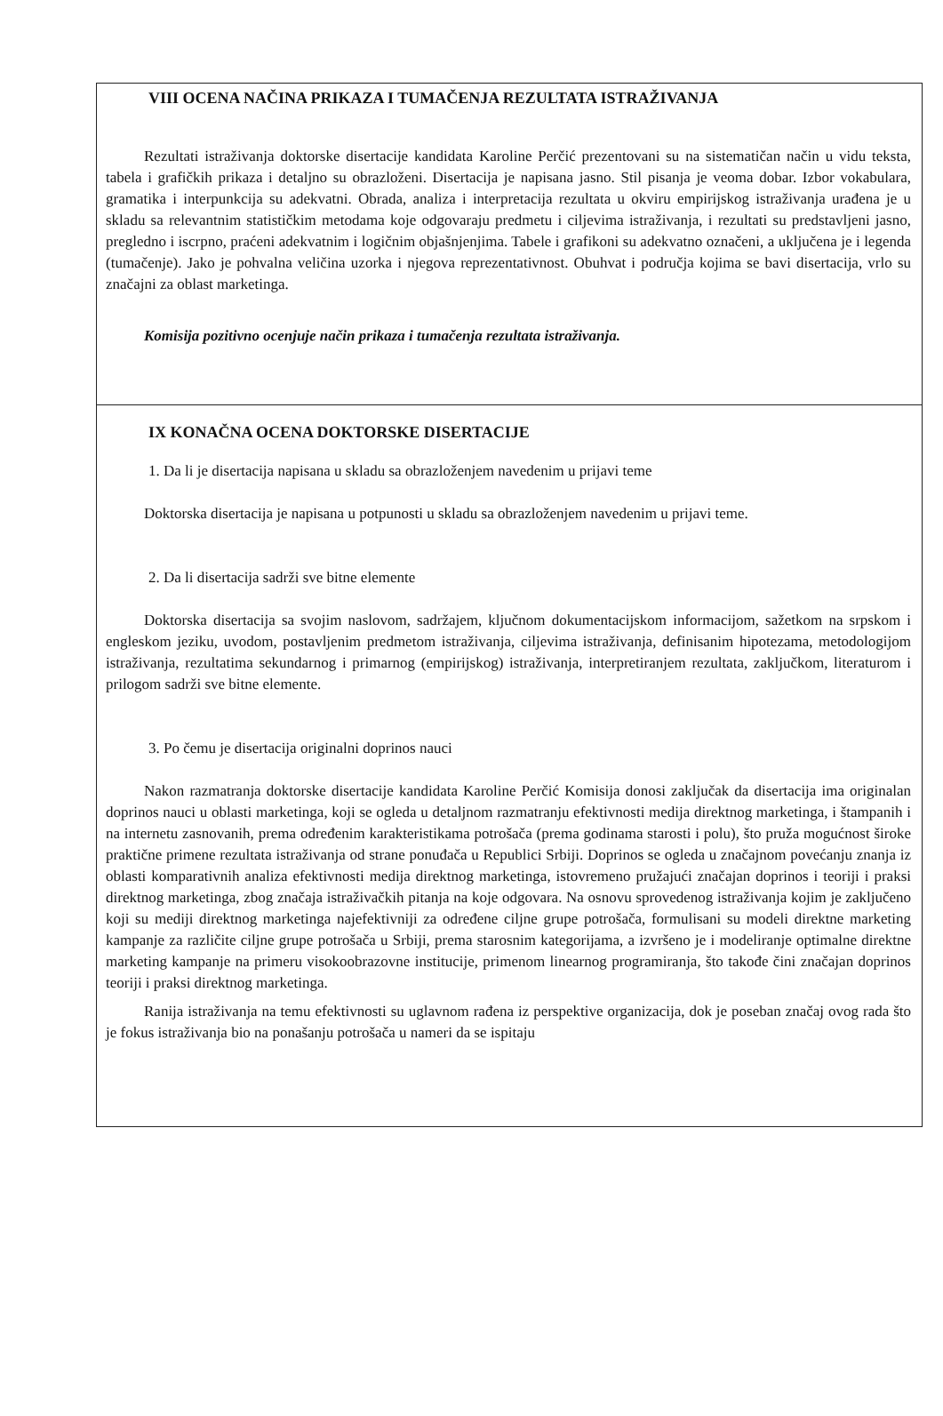VIII OCENA NAČINA PRIKAZA I TUMAČENJA REZULTATA ISTRAŽIVANJA
Rezultati istraživanja doktorske disertacije kandidata Karoline Perčić prezentovani su na sistematičan način u vidu teksta, tabela i grafičkih prikaza i detaljno su obrazloženi. Disertacija je napisana jasno. Stil pisanja je veoma dobar. Izbor vokabulara, gramatika i interpunkcija su adekvatni. Obrada, analiza i interpretacija rezultata u okviru empirijskog istraživanja urađena je u skladu sa relevantnim statističkim metodama koje odgovaraju predmetu i ciljevima istraživanja, i rezultati su predstavljeni jasno, pregledno i iscrpno, praćeni adekvatnim i logičnim objašnjenjima. Tabele i grafikoni su adekvatno označeni, a uključena je i legenda (tumačenje). Jako je pohvalna veličina uzorka i njegova reprezentativnost. Obuhvat i područja kojima se bavi disertacija, vrlo su značajni za oblast marketinga.
Komisija pozitivno ocenjuje način prikaza i tumačenja rezultata istraživanja.
IX KONAČNA OCENA DOKTORSKE DISERTACIJE
1. Da li je disertacija napisana u skladu sa obrazloženjem navedenim u prijavi teme
Doktorska disertacija je napisana u potpunosti u skladu sa obrazloženjem navedenim u prijavi teme.
2. Da li disertacija sadrži sve bitne elemente
Doktorska disertacija sa svojim naslovom, sadržajem, ključnom dokumentacijskom informacijom, sažetkom na srpskom i engleskom jeziku, uvodom, postavljenim predmetom istraživanja, ciljevima istraživanja, definisanim hipotezama, metodologijom istraživanja, rezultatima sekundarnog i primarnog (empirijskog) istraživanja, interpretiranjem rezultata, zaključkom, literaturom i prilogom sadrži sve bitne elemente.
3. Po čemu je disertacija originalni doprinos nauci
Nakon razmatranja doktorske disertacije kandidata Karoline Perčić Komisija donosi zaključak da disertacija ima originalan doprinos nauci u oblasti marketinga, koji se ogleda u detaljnom razmatranju efektivnosti medija direktnog marketinga, i štampanih i na internetu zasnovanih, prema određenim karakteristikama potrošača (prema godinama starosti i polu), što pruža mogućnost široke praktične primene rezultata istraživanja od strane ponuđača u Republici Srbiji. Doprinos se ogleda u značajnom povećanju znanja iz oblasti komparativnih analiza efektivnosti medija direktnog marketinga, istovremeno pružajući značajan doprinos i teoriji i praksi direktnog marketinga, zbog značaja istraživačkih pitanja na koje odgovara. Na osnovu sprovedenog istraživanja kojim je zaključeno koji su mediji direktnog marketinga najefektivniji za određene ciljne grupe potrošača, formulisani su modeli direktne marketing kampanje za različite ciljne grupe potrošača u Srbiji, prema starosnim kategorijama, a izvršeno je i modeliranje optimalne direktne marketing kampanje na primeru visokoobrazovne institucije, primenom linearnog programiranja, što takođe čini značajan doprinos teoriji i praksi direktnog marketinga.
Ranija istraživanja na temu efektivnosti su uglavnom rađena iz perspektive organizacija, dok je poseban značaj ovog rada što je fokus istraživanja bio na ponašanju potrošača u nameri da se ispitaju